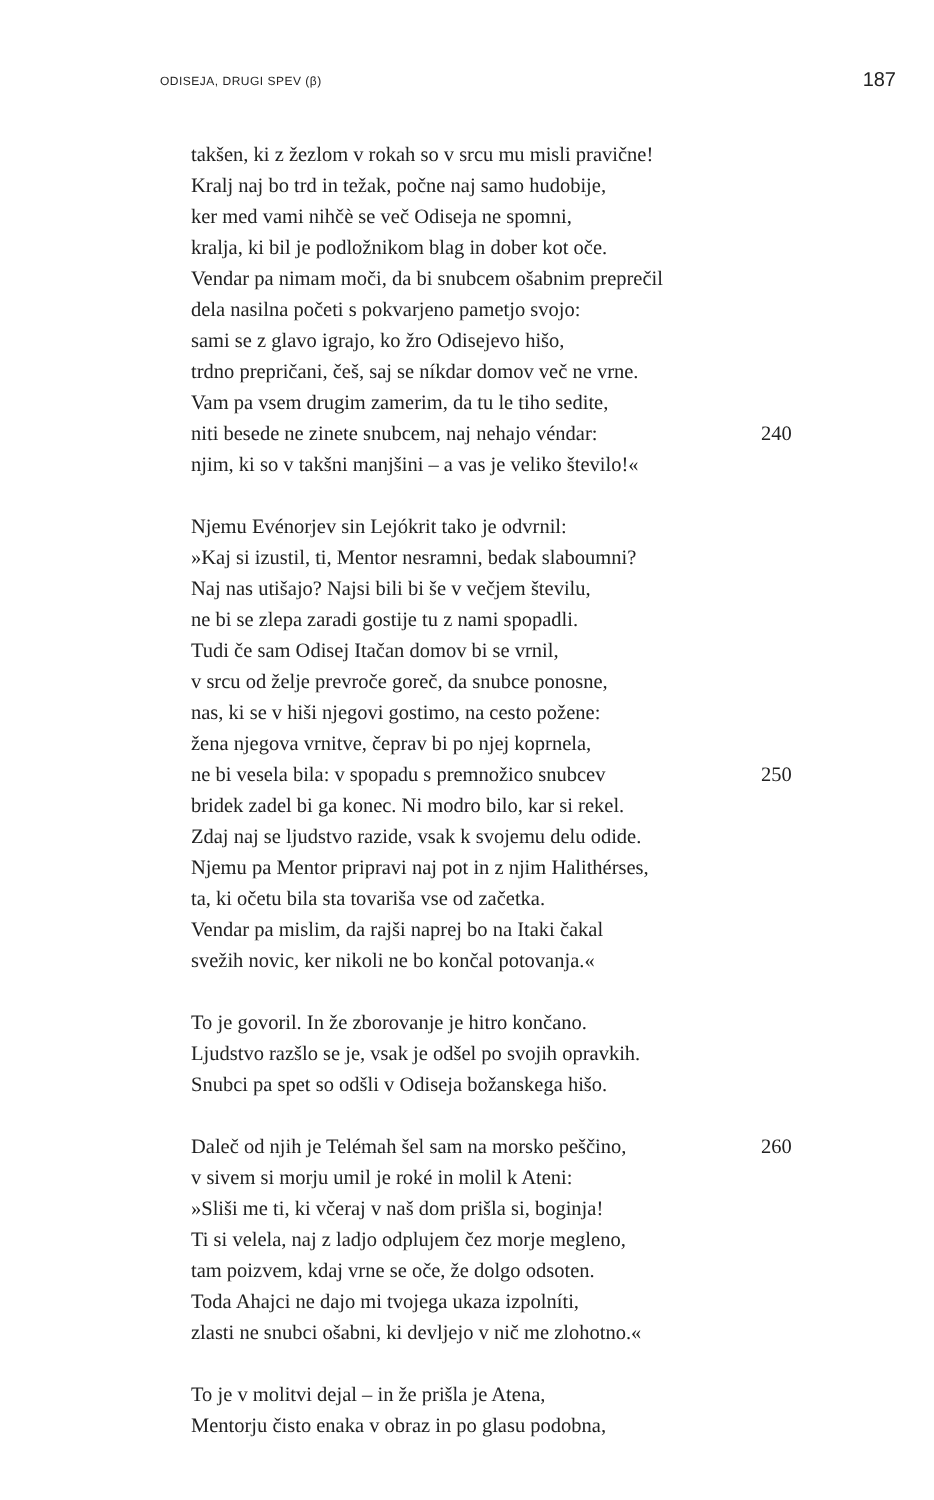ODISEJA, DRUGI SPEV (β) 187
takšen, ki z žezlom v rokah so v srcu mu misli pravične!
Kralj naj bo trd in težak, počne naj samo hudobije,
ker med vami nihčè se več Odiseja ne spomni,
kralja, ki bil je podložnikom blag in dober kot oče.
Vendar pa nimam moči, da bi snubcem ošabnim preprečil
dela nasilna početi s pokvarjeno pametjo svojo:
sami se z glavo igrajo, ko žro Odisejevo hišo,
trdno prepričani, češ, saj se níkdar domov več ne vrne.
Vam pa vsem drugim zamerim, da tu le tiho sedite,
niti besede ne zinete snubcem, naj nehajo véndar: 240
njim, ki so v takšni manjšini – a vas je veliko število!«
Njemu Evénorjev sin Lejókrit tako je odvrnil:
»Kaj si izustil, ti, Mentor nesramni, bedak slaboumni?
Naj nas utišajo? Najsi bili bi še v večjem številu,
ne bi se zlepa zaradi gostije tu z nami spopadli.
Tudi če sam Odisej Itačan domov bi se vrnil,
v srcu od želje prevroče goreč, da snubce ponosne,
nas, ki se v hiši njegovi gostimo, na cesto požene:
žena njegova vrnitve, čeprav bi po njej koprnela,
ne bi vesela bila: v spopadu s premnožico snubcev 250
bridek zadel bi ga konec. Ni modro bilo, kar si rekel.
Zdaj naj se ljudstvo razide, vsak k svojemu delu odide.
Njemu pa Mentor pripravi naj pot in z njim Halithérses,
ta, ki očetu bila sta tovariša vse od začetka.
Vendar pa mislim, da rajši naprej bo na Itaki čakal
svežih novic, ker nikoli ne bo končal potovanja.«
To je govoril. In že zborovanje je hitro končano.
Ljudstvo razšlo se je, vsak je odšel po svojih opravkih.
Snubci pa spet so odšli v Odiseja božanskega hišo.
Daleč od njih je Telémah šel sam na morsko peščino, 260
v sivem si morju umil je roké in molil k Ateni:
»Sliši me ti, ki včeraj v naš dom prišla si, boginja!
Ti si velela, naj z ladjo odplujem čez morje megleno,
tam poizvem, kdaj vrne se oče, že dolgo odsoten.
Toda Ahajci ne dajo mi tvojega ukaza izpolníti,
zlasti ne snubci ošabni, ki devljejo v nič me zlohotno.«
To je v molitvi dejal – in že prišla je Atena,
Mentorju čisto enaka v obraz in po glasu podobna,